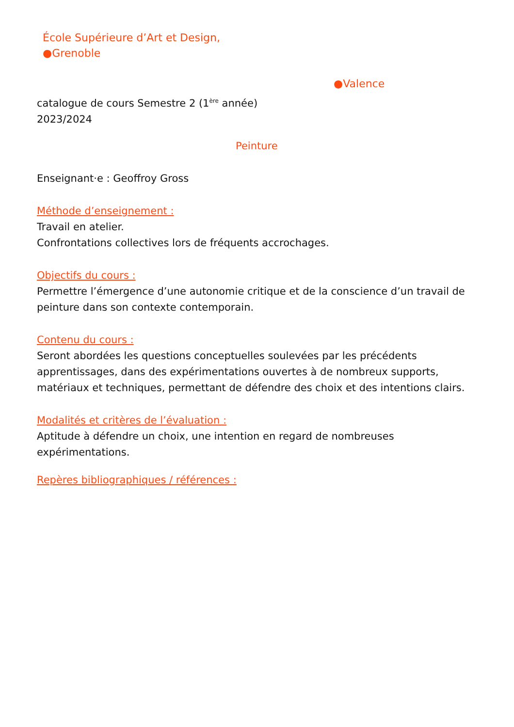École Supérieure d’Art et Design,
●Grenoble
●Valence
catalogue de cours Semestre 2 (1<sup>ère</sup> année)
2023/2024
Peinture
Enseignant·e : Geoffroy Gross
Méthode d’enseignement :
Travail en atelier.
Confrontations collectives lors de fréquents accrochages.
Objectifs du cours :
Permettre l’émergence d’une autonomie critique et de la conscience d’un travail de peinture dans son contexte contemporain.
Contenu du cours :
Seront abordées les questions conceptuelles soulevées par les précédents apprentissages, dans des expérimentations ouvertes à de nombreux supports, matériaux et techniques, permettant de défendre des choix et des intentions clairs.
Modalités et critères de l’évaluation :
Aptitude à défendre un choix, une intention en regard de nombreuses
expérimentations.
Repères bibliographiques / références :